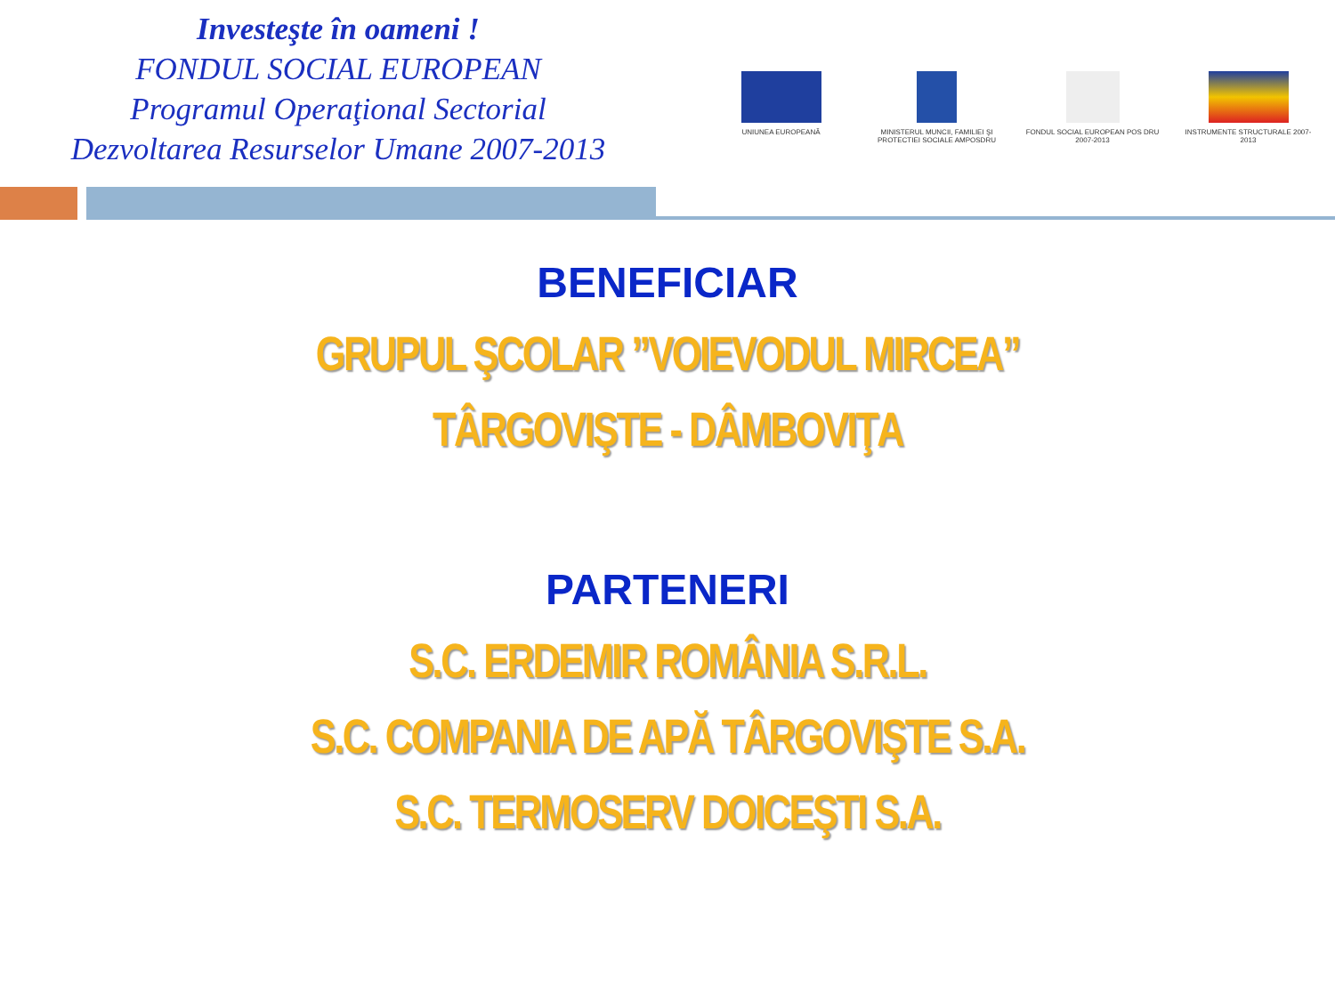Investeşte în oameni !
FONDUL SOCIAL EUROPEAN
Programul Operaţional Sectorial
Dezvoltarea Resurselor Umane 2007-2013
UNIUNEA EUROPEANĂ MINISTERUL MUNCII, FAMILIEI ŞI PROTECTIEI SOCIALE AMPOSDRU
FONDUL SOCIAL EUROPEAN POS DRU 2007-2013
INSTRUMENTE STRUCTURALE 2007-2013
BENEFICIAR
GRUPUL ŞCOLAR ”VOIEVODUL MIRCEA”
TÂRGOVIŞTE - DÂMBOVIŢA
PARTENERI
S.C. ERDEMIR ROMÂNIA S.R.L.
S.C. COMPANIA DE APĂ TÂRGOVIŞTE S.A.
S.C. TERMOSERV DOICEŞTI S.A.